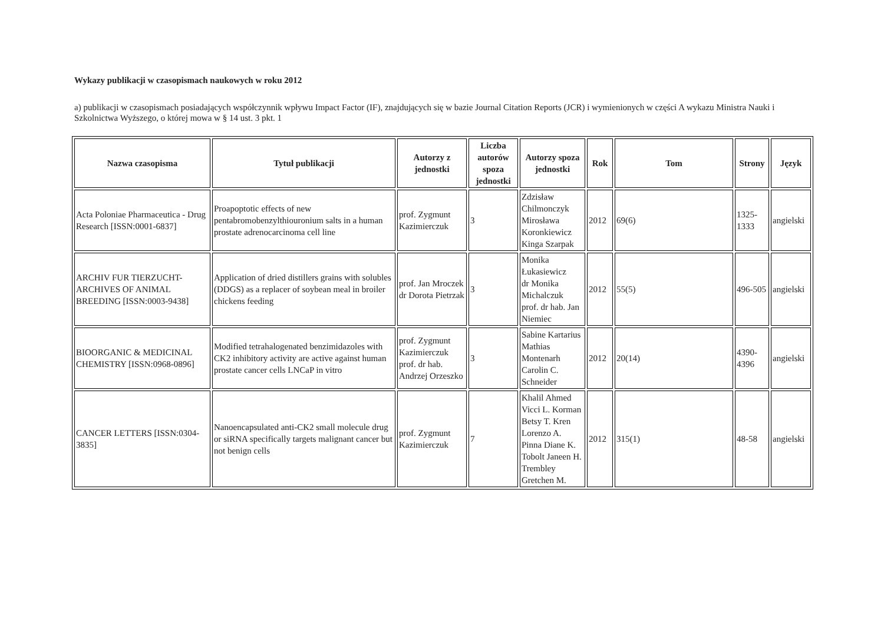Wykazy publikacji w czasopismach naukowych w roku 2012
a) publikacji w czasopismach posiadających współczynnik wpływu Impact Factor (IF), znajdujących się w bazie Journal Citation Reports (JCR) i wymienionych w części A wykazu Ministra Nauki i Szkolnictwa Wyższego, o której mowa w § 14 ust. 3 pkt. 1
| Nazwa czasopisma | Tytuł publikacji | Autorzy z jednostki | Liczba autorów spoza jednostki | Autorzy spoza jednostki | Rok | Tom | Strony | Język |
| --- | --- | --- | --- | --- | --- | --- | --- | --- |
| Acta Poloniae Pharmaceutica - Drug Research [ISSN:0001-6837] | Proapoptotic effects of new pentabromobenzylthiouronium salts in a human prostate adrenocarcinoma cell line | prof. Zygmunt Kazimierczuk | 3 | Zdzisław Chilmonczyk Mirosława Koronkiewicz Kinga Szarpak | 2012 | 69(6) | 1325-1333 | angielski |
| ARCHIV FUR TIERZUCHT-ARCHIVES OF ANIMAL BREEDING [ISSN:0003-9438] | Application of dried distillers grains with solubles (DDGS) as a replacer of soybean meal in broiler chickens feeding | prof. Jan Mroczek dr Dorota Pietrzak | 3 | Monika Łukasiewicz dr Monika Michalczuk prof. dr hab. Jan Niemiec | 2012 | 55(5) | 496-505 | angielski |
| BIOORGANIC & MEDICINAL CHEMISTRY [ISSN:0968-0896] | Modified tetrahalogenated benzimidazoles with CK2 inhibitory activity are active against human prostate cancer cells LNCaP in vitro | prof. Zygmunt Kazimierczuk prof. dr hab. Andrzej Orzeszko | 3 | Sabine Kartarius Mathias Montenarh Carolin C. Schneider | 2012 | 20(14) | 4390-4396 | angielski |
| CANCER LETTERS [ISSN:0304-3835] | Nanoencapsulated anti-CK2 small molecule drug or siRNA specifically targets malignant cancer but not benign cells | prof. Zygmunt Kazimierczuk | 7 | Khalil Ahmed Vicci L. Korman Betsy T. Kren Lorenzo A. Pinna Diane K. Tobolt Janeen H. Trembley Gretchen M. | 2012 | 315(1) | 48-58 | angielski |